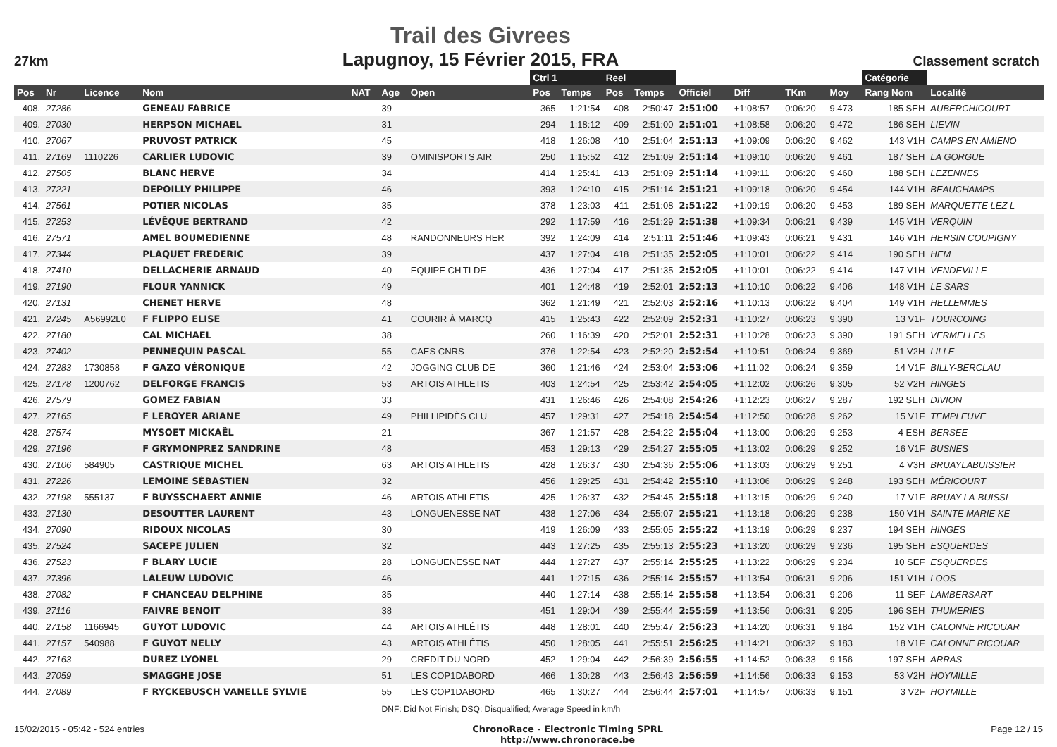27km
Trail des Givrees
Lapugnoy, 15 Février 2015, FRA
Classement scratch
| | | | | | | | Ctrl 1 | | Reel | | | | | | Catégorie | |
| --- | --- | --- | --- | --- | --- | --- | --- | --- | --- | --- | --- | --- | --- | --- | --- | --- |
| Pos | Nr | Licence | Nom | NAT | Age | Open | Pos | Temps | Pos | Temps | Officiel | Diff | TKm | Moy | Rang Nom | Localité |
| 408. | 27286 | | GENEAU FABRICE | | 39 | | 365 | 1:21:54 | 408 | 2:50:47 | 2:51:00 | +1:08:57 | 0:06:20 | 9.473 | 185 SEH | AUBERCHICOURT |
| 409. | 27030 | | HERPSON MICHAEL | | 31 | | 294 | 1:18:12 | 409 | 2:51:00 | 2:51:01 | +1:08:58 | 0:06:20 | 9.472 | 186 SEH | LIEVIN |
| 410. | 27067 | | PRUVOST PATRICK | | 45 | | 418 | 1:26:08 | 410 | 2:51:04 | 2:51:13 | +1:09:09 | 0:06:20 | 9.462 | 143 V1H | CAMPS EN AMIENO |
| 411. | 27169 | 1110226 | CARLIER LUDOVIC | | 39 | OMINISPORTS AIR | 250 | 1:15:52 | 412 | 2:51:09 | 2:51:14 | +1:09:10 | 0:06:20 | 9.461 | 187 SEH | LA GORGUE |
| 412. | 27505 | | BLANC HERVÉ | | 34 | | 414 | 1:25:41 | 413 | 2:51:09 | 2:51:14 | +1:09:11 | 0:06:20 | 9.460 | 188 SEH | LEZENNES |
| 413. | 27221 | | DEPOILLY PHILIPPE | | 46 | | 393 | 1:24:10 | 415 | 2:51:14 | 2:51:21 | +1:09:18 | 0:06:20 | 9.454 | 144 V1H | BEAUCHAMPS |
| 414. | 27561 | | POTIER NICOLAS | | 35 | | 378 | 1:23:03 | 411 | 2:51:08 | 2:51:22 | +1:09:19 | 0:06:20 | 9.453 | 189 SEH | MARQUETTE LEZ L |
| 415. | 27253 | | LÉVÊQUE BERTRAND | | 42 | | 292 | 1:17:59 | 416 | 2:51:29 | 2:51:38 | +1:09:34 | 0:06:21 | 9.439 | 145 V1H | VERQUIN |
| 416. | 27571 | | AMEL BOUMEDIENNE | | 48 | RANDONNEURS HER | 392 | 1:24:09 | 414 | 2:51:11 | 2:51:46 | +1:09:43 | 0:06:21 | 9.431 | 146 V1H | HERSIN COUPIGNY |
| 417. | 27344 | | PLAQUET FREDERIC | | 39 | | 437 | 1:27:04 | 418 | 2:51:35 | 2:52:05 | +1:10:01 | 0:06:22 | 9.414 | 190 SEH | HEM |
| 418. | 27410 | | DELLACHERIE ARNAUD | | 40 | EQUIPE CH'TI DE | 436 | 1:27:04 | 417 | 2:51:35 | 2:52:05 | +1:10:01 | 0:06:22 | 9.414 | 147 V1H | VENDEVILLE |
| 419. | 27190 | | FLOUR YANNICK | | 49 | | 401 | 1:24:48 | 419 | 2:52:01 | 2:52:13 | +1:10:10 | 0:06:22 | 9.406 | 148 V1H | LE SARS |
| 420. | 27131 | | CHENET HERVE | | 48 | | 362 | 1:21:49 | 421 | 2:52:03 | 2:52:16 | +1:10:13 | 0:06:22 | 9.404 | 149 V1H | HELLEMMES |
| 421. | 27245 | A56992L0 | F FLIPPO ELISE | | 41 | COURIR À MARCQ | 415 | 1:25:43 | 422 | 2:52:09 | 2:52:31 | +1:10:27 | 0:06:23 | 9.390 | 13 V1F | TOURCOING |
| 422. | 27180 | | CAL MICHAEL | | 38 | | 260 | 1:16:39 | 420 | 2:52:01 | 2:52:31 | +1:10:28 | 0:06:23 | 9.390 | 191 SEH | VERMELLES |
| 423. | 27402 | | PENNEQUIN PASCAL | | 55 | CAES CNRS | 376 | 1:22:54 | 423 | 2:52:20 | 2:52:54 | +1:10:51 | 0:06:24 | 9.369 | 51 V2H | LILLE |
| 424. | 27283 | 1730858 | F GAZO VÉRONIQUE | | 42 | JOGGING CLUB DE | 360 | 1:21:46 | 424 | 2:53:04 | 2:53:06 | +1:11:02 | 0:06:24 | 9.359 | 14 V1F | BILLY-BERCLAU |
| 425. | 27178 | 1200762 | DELFORGE FRANCIS | | 53 | ARTOIS ATHLETIS | 403 | 1:24:54 | 425 | 2:53:42 | 2:54:05 | +1:12:02 | 0:06:26 | 9.305 | 52 V2H | HINGES |
| 426. | 27579 | | GOMEZ FABIAN | | 33 | | 431 | 1:26:46 | 426 | 2:54:08 | 2:54:26 | +1:12:23 | 0:06:27 | 9.287 | 192 SEH | DIVION |
| 427. | 27165 | | F LEROYER ARIANE | | 49 | PHILLIPIDÈS CLU | 457 | 1:29:31 | 427 | 2:54:18 | 2:54:54 | +1:12:50 | 0:06:28 | 9.262 | 15 V1F | TEMPLEUVE |
| 428. | 27574 | | MYSOET MICKAËL | | 21 | | 367 | 1:21:57 | 428 | 2:54:22 | 2:55:04 | +1:13:00 | 0:06:29 | 9.253 | 4 ESH | BERSEE |
| 429. | 27196 | | F GRYMONPREZ SANDRINE | | 48 | | 453 | 1:29:13 | 429 | 2:54:27 | 2:55:05 | +1:13:02 | 0:06:29 | 9.252 | 16 V1F | BUSNES |
| 430. | 27106 | 584905 | CASTRIQUE MICHEL | | 63 | ARTOIS ATHLETIS | 428 | 1:26:37 | 430 | 2:54:36 | 2:55:06 | +1:13:03 | 0:06:29 | 9.251 | 4 V3H | BRUAYLABUISSIER |
| 431. | 27226 | | LEMOINE SÉBASTIEN | | 32 | | 456 | 1:29:25 | 431 | 2:54:42 | 2:55:10 | +1:13:06 | 0:06:29 | 9.248 | 193 SEH | MÉRICOURT |
| 432. | 27198 | 555137 | F BUYSSCHAERT ANNIE | | 46 | ARTOIS ATHLETIS | 425 | 1:26:37 | 432 | 2:54:45 | 2:55:18 | +1:13:15 | 0:06:29 | 9.240 | 17 V1F | BRUAY-LA-BUISSI |
| 433. | 27130 | | DESOUTTER LAURENT | | 43 | LONGUENESSE NAT | 438 | 1:27:06 | 434 | 2:55:07 | 2:55:21 | +1:13:18 | 0:06:29 | 9.238 | 150 V1H | SAINTE MARIE KE |
| 434. | 27090 | | RIDOUX NICOLAS | | 30 | | 419 | 1:26:09 | 433 | 2:55:05 | 2:55:22 | +1:13:19 | 0:06:29 | 9.237 | 194 SEH | HINGES |
| 435. | 27524 | | SACEPE JULIEN | | 32 | | 443 | 1:27:25 | 435 | 2:55:13 | 2:55:23 | +1:13:20 | 0:06:29 | 9.236 | 195 SEH | ESQUERDES |
| 436. | 27523 | | F BLARY LUCIE | | 28 | LONGUENESSE NAT | 444 | 1:27:27 | 437 | 2:55:14 | 2:55:25 | +1:13:22 | 0:06:29 | 9.234 | 10 SEF | ESQUERDES |
| 437. | 27396 | | LALEUW LUDOVIC | | 46 | | 441 | 1:27:15 | 436 | 2:55:14 | 2:55:57 | +1:13:54 | 0:06:31 | 9.206 | 151 V1H | LOOS |
| 438. | 27082 | | F CHANCEAU DELPHINE | | 35 | | 440 | 1:27:14 | 438 | 2:55:14 | 2:55:58 | +1:13:54 | 0:06:31 | 9.206 | 11 SEF | LAMBERSART |
| 439. | 27116 | | FAIVRE BENOIT | | 38 | | 451 | 1:29:04 | 439 | 2:55:44 | 2:55:59 | +1:13:56 | 0:06:31 | 9.205 | 196 SEH | THUMERIES |
| 440. | 27158 | 1166945 | GUYOT LUDOVIC | | 44 | ARTOIS ATHLÉTIS | 448 | 1:28:01 | 440 | 2:55:47 | 2:56:23 | +1:14:20 | 0:06:31 | 9.184 | 152 V1H | CALONNE RICOUAR |
| 441. | 27157 | 540988 | F GUYOT NELLY | | 43 | ARTOIS ATHLÉTIS | 450 | 1:28:05 | 441 | 2:55:51 | 2:56:25 | +1:14:21 | 0:06:32 | 9.183 | 18 V1F | CALONNE RICOUAR |
| 442. | 27163 | | DUREZ LYONEL | | 29 | CREDIT DU NORD | 452 | 1:29:04 | 442 | 2:56:39 | 2:56:55 | +1:14:52 | 0:06:33 | 9.156 | 197 SEH | ARRAS |
| 443. | 27059 | | SMAGGHE JOSE | | 51 | LES COP1DABORD | 466 | 1:30:28 | 443 | 2:56:43 | 2:56:59 | +1:14:56 | 0:06:33 | 9.153 | 53 V2H | HOYMILLE |
| 444. | 27089 | | F RYCKEBUSCH VANELLE SYLVIE | | 55 | LES COP1DABORD | 465 | 1:30:27 | 444 | 2:56:44 | 2:57:01 | +1:14:57 | 0:06:33 | 9.151 | 3 V2F | HOYMILLE |
| | | | | | DNF: Did Not Finish; DSQ: Disqualified; Average Speed in km/h | | | | | | | | | | | |
15/02/2015 - 05:42 - 524 entries
ChronoRace - Electronic Timing SPRL
http://www.chronorace.be
Page 12 / 15